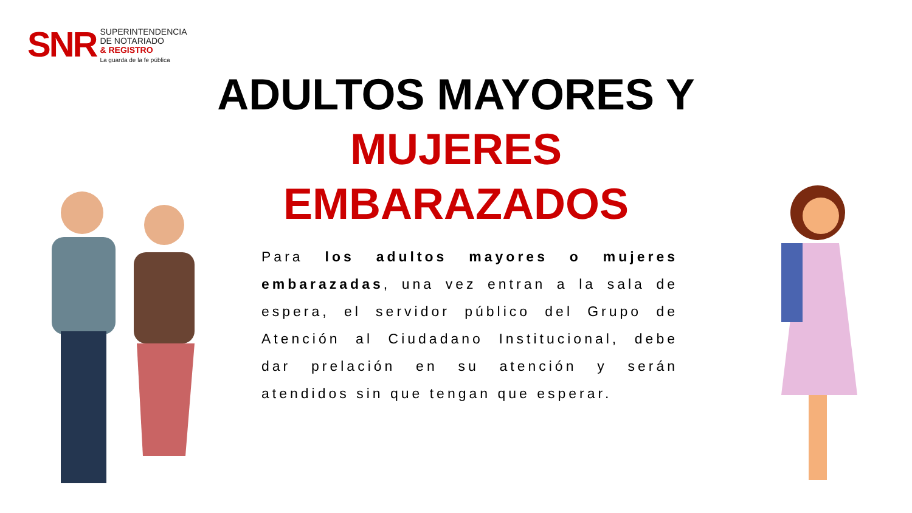SNR
SUPERINTENDENCIA
DE NOTARIADO
& REGISTRO
La guarda de la fe pública
ADULTOS MAYORES Y
MUJERES EMBARAZADOS
Para los adultos mayores o mujeres embarazadas, una vez entran a la sala de espera, el servidor público del Grupo de Atención al Ciudadano Institucional, debe dar prelación en su atención y serán atendidos sin que tengan que esperar.